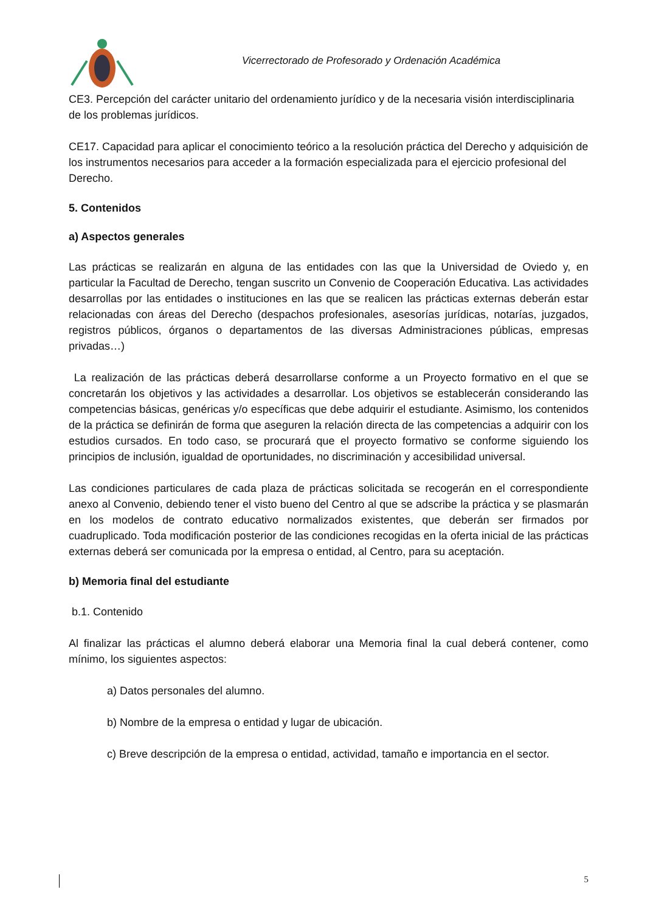Vicerrectorado de Profesorado y Ordenación Académica
CE3. Percepción del carácter unitario del ordenamiento jurídico y de la necesaria visión interdisciplinaria de los problemas jurídicos.
CE17. Capacidad para aplicar el conocimiento teórico a la resolución práctica del Derecho y adquisición de los instrumentos necesarios para acceder a la formación especializada para el ejercicio profesional del Derecho.
5. Contenidos
a) Aspectos generales
Las prácticas se realizarán en alguna de las entidades con las que la Universidad de Oviedo y, en particular la Facultad de Derecho, tengan suscrito un Convenio de Cooperación Educativa. Las actividades desarrollas por las entidades o instituciones en las que se realicen las prácticas externas deberán estar relacionadas con áreas del Derecho (despachos profesionales, asesorías jurídicas, notarías, juzgados, registros públicos, órganos o departamentos de las diversas Administraciones públicas, empresas privadas…)
La realización de las prácticas deberá desarrollarse conforme a un Proyecto formativo en el que se concretarán los objetivos y las actividades a desarrollar. Los objetivos se establecerán considerando las competencias básicas, genéricas y/o específicas que debe adquirir el estudiante. Asimismo, los contenidos de la práctica se definirán de forma que aseguren la relación directa de las competencias a adquirir con los estudios cursados. En todo caso, se procurará que el proyecto formativo se conforme siguiendo los principios de inclusión, igualdad de oportunidades, no discriminación y accesibilidad universal.
Las condiciones particulares de cada plaza de prácticas solicitada se recogerán en el correspondiente anexo al Convenio, debiendo tener el visto bueno del Centro al que se adscribe la práctica y se plasmarán en los modelos de contrato educativo normalizados existentes, que deberán ser firmados por cuadruplicado. Toda modificación posterior de las condiciones recogidas en la oferta inicial de las prácticas externas deberá ser comunicada por la empresa o entidad, al Centro, para su aceptación.
b) Memoria final del estudiante
b.1. Contenido
Al finalizar las prácticas el alumno deberá elaborar una Memoria final la cual deberá contener, como mínimo, los siguientes aspectos:
a) Datos personales del alumno.
b) Nombre de la empresa o entidad y lugar de ubicación.
c) Breve descripción de la empresa o entidad, actividad, tamaño e importancia en el sector.
5